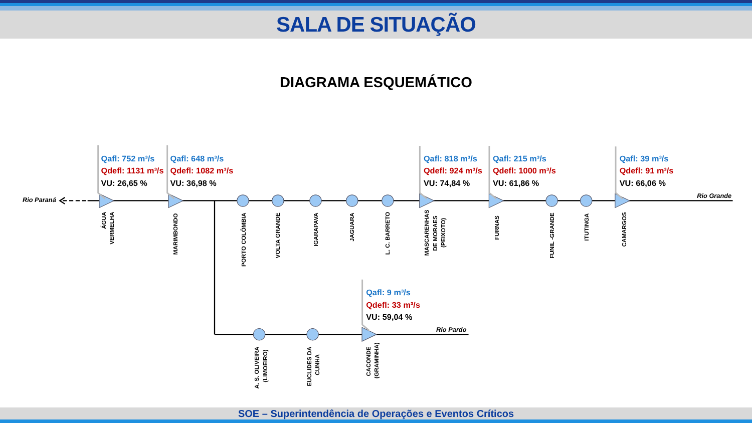SALA DE SITUAÇÃO
DIAGRAMA ESQUEMÁTICO
Rio Paraná
Rio Grande
Rio Pardo
Qafl: 752 m³/s
Qdefl: 1131 m³/s
VU: 26,65 %
Qafl: 648 m³/s
Qdefl: 1082 m³/s
VU: 36,98 %
Qafl: 818 m³/s
Qdefl: 924 m³/s
VU: 74,84 %
Qafl: 215 m³/s
Qdefl: 1000 m³/s
VU: 61,86 %
Qafl: 39 m³/s
Qdefl: 91 m³/s
VU: 66,06 %
Qafl: 9 m³/s
Qdefl: 33 m³/s
VU: 59,04 %
ÁGUA
VERMELHA
MARIMBONDO
PORTO COLÔMBIA
VOLTA GRANDE
IGARAPAVA
JAGUARA
L. C. BARRETO
MASCARENHAS
DE MORAES
(PEIXOTO)
FURNAS
FUNIL -GRANDE
ITUTINGA
CAMARGOS
A. S. OLIVEIRA
(LIMOEIRO)
EUCLIDES DA
CUNHA
CACONDE
(GRAMINHA)
SOE – Superintendência de Operações e Eventos Críticos